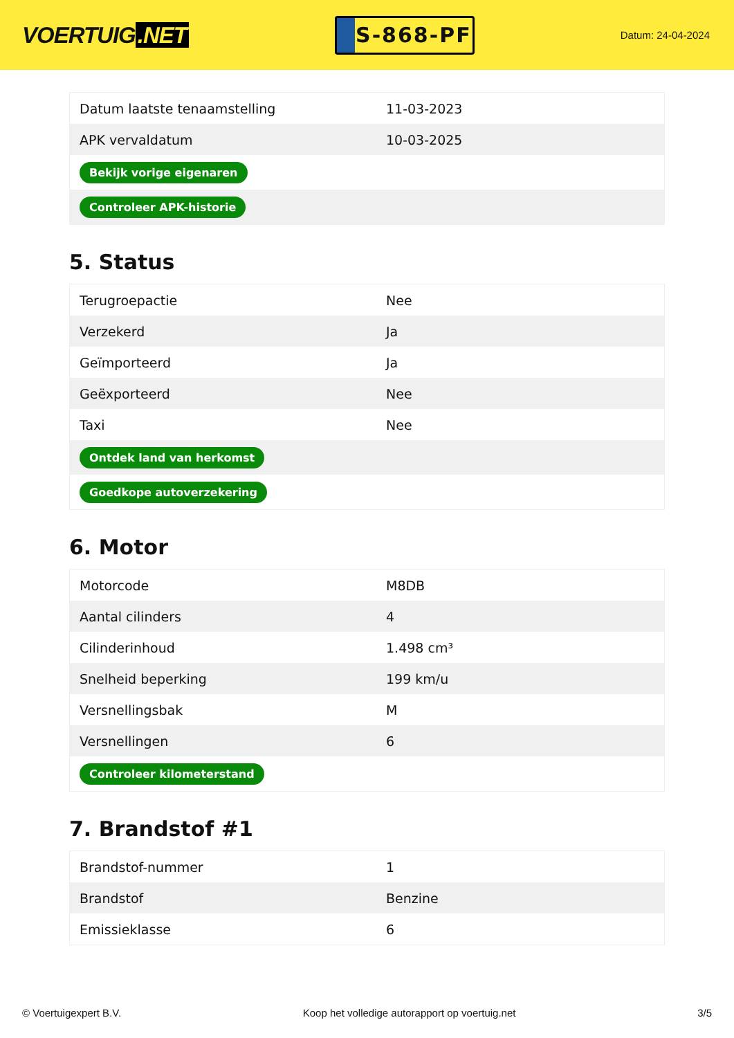VOERTUIG.NET
S-868-PF
Datum: 24-04-2024
| Datum laatste tenaamstelling | 11-03-2023 |
| APK vervaldatum | 10-03-2025 |
| Bekijk vorige eigenaren | |
| Controleer APK-historie | |
5. Status
| Terugroepactie | Nee |
| Verzekerd | Ja |
| Geïmporteerd | Ja |
| Geëxporteerd | Nee |
| Taxi | Nee |
| Ontdek land van herkomst | |
| Goedkope autoverzekering | |
6. Motor
| Motorcode | M8DB |
| Aantal cilinders | 4 |
| Cilinderinhoud | 1.498 cm³ |
| Snelheid beperking | 199 km/u |
| Versnellingsbak | M |
| Versnellingen | 6 |
| Controleer kilometerstand | |
7. Brandstof #1
| Brandstof-nummer | 1 |
| Brandstof | Benzine |
| Emissieklasse | 6 |
© Voertuigexpert B.V. Koop het volledige autorapport op voertuig.net 3/5